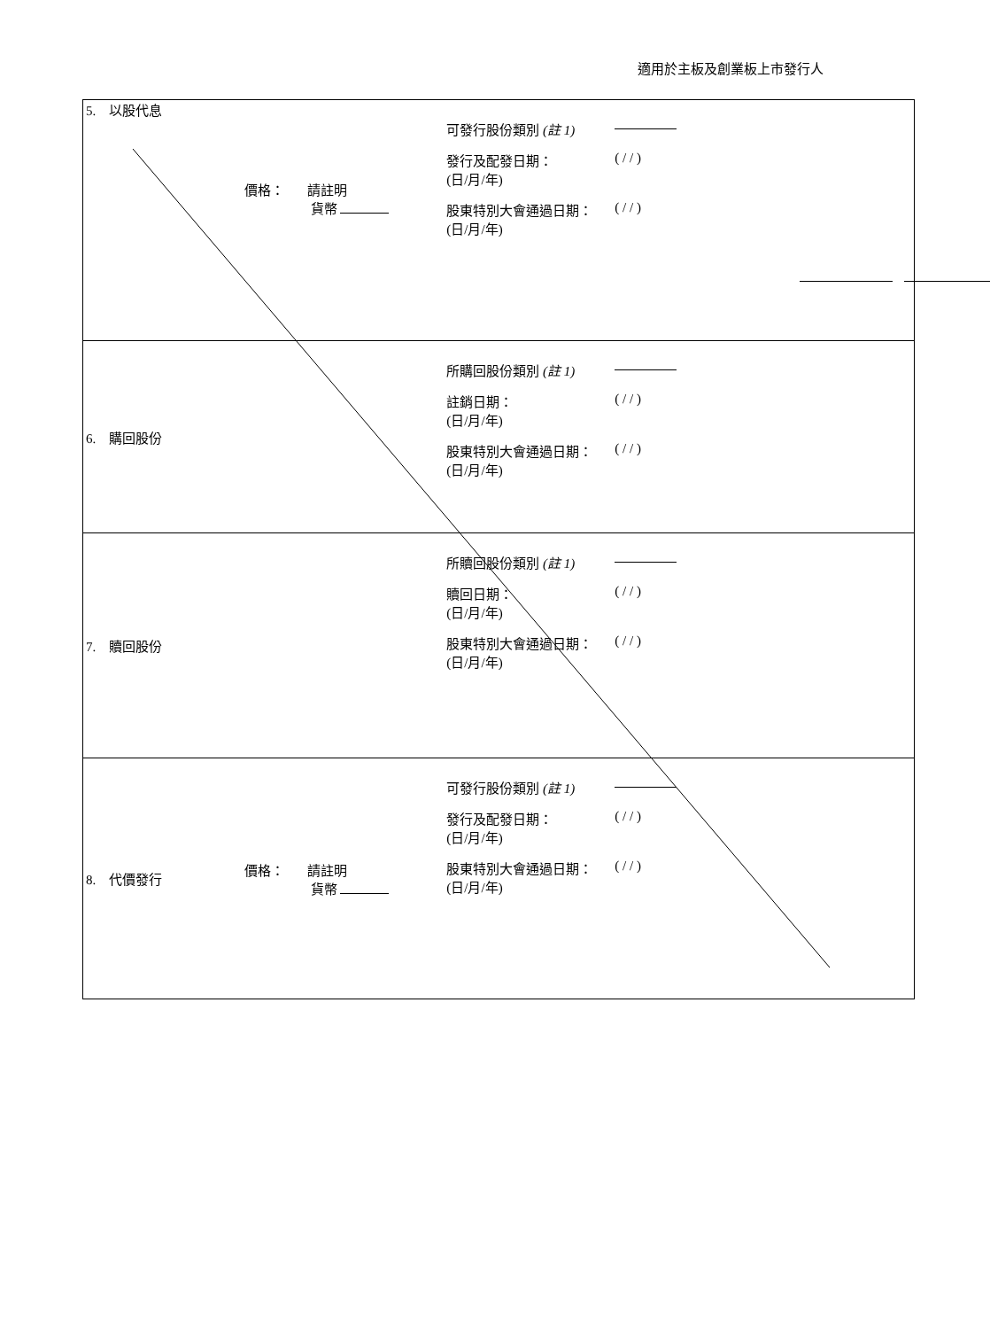適用於主板及創業板上市發行人
| 5. 以股代息 | 價格： 請註明 貨幣 | 可發行股份類別 (註 1) 發行及配發日期： (日/月/年) ( / / ) 股東特別大會通過日期： (日/月/年) ( / / ) | |
| 6. 購回股份 | | 所購回股份類別 (註 1) 註銷日期： (日/月/年) ( / / ) 股東特別大會通過日期： (日/月/年) ( / / ) | |
| 7. 贖回股份 | | 所贖回股份類別 (註 1) 贖回日期： (日/月/年) ( / / ) 股東特別大會通過日期： (日/月/年) ( / / ) | |
| 8. 代價發行 | 價格： 請註明 貨幣 | 可發行股份類別 (註 1) 發行及配發日期： (日/月/年) ( / / ) 股東特別大會通過日期： (日/月/年) ( / / ) | |